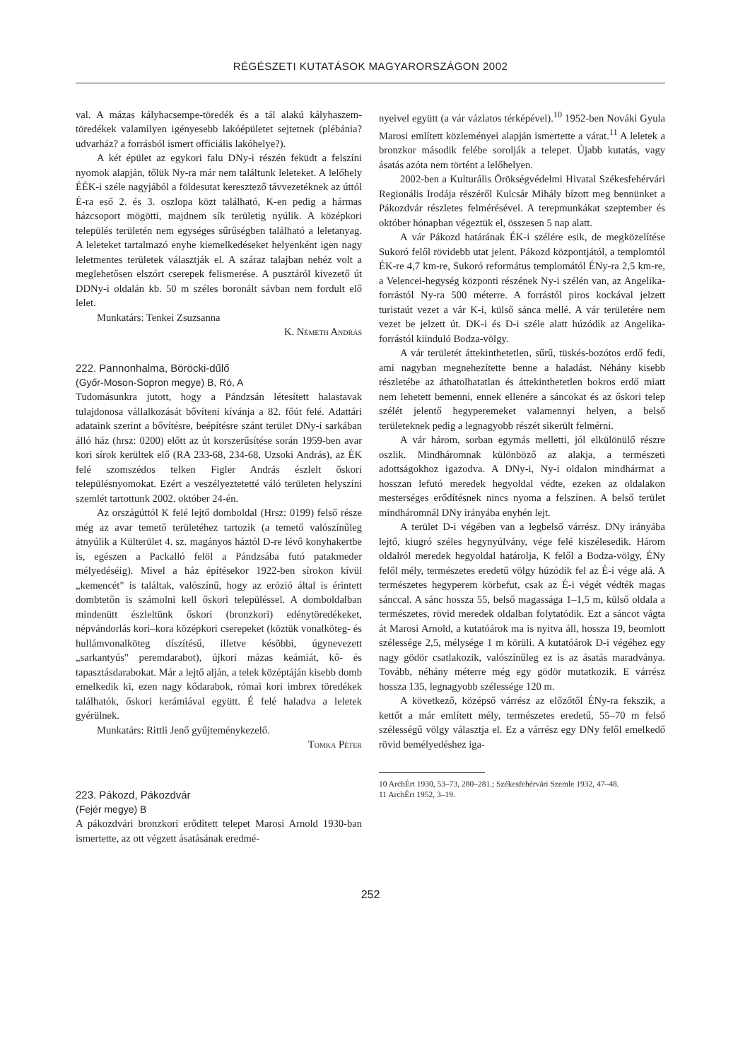RÉGÉSZETI KUTATÁSOK MAGYARORSZÁGON 2002
val. A mázas kályhacsempe-töredék és a tál alakú kályhaszem-töredékek valamilyen igényesebb lakóépületet sejtetnek (plébánia? udvarház? a forrásból ismert officiális lakóhelye?).
A két épület az egykori falu DNy-i részén feküdt a felszíni nyomok alapján, tőlük Ny-ra már nem találtunk leleteket. A lelőhely ÉÉK-i széle nagyjából a földesutat keresztező távvezetéknek az úttól É-ra eső 2. és 3. oszlopa közt található, K-en pedig a hármas házcsoport mögötti, majdnem sík területig nyúlik. A középkori település területén nem egységes sűrűségben található a leletanyag. A leleteket tartalmazó enyhe kiemelkedéseket helyenként igen nagy leletmentes területek választják el. A száraz talajban nehéz volt a meglehetősen elszórt cserepek felismerése. A pusztáról kivezető út DDNy-i oldalán kb. 50 m széles boronált sávban nem fordult elő lelet.
Munkatárs: Tenkei Zsuzsanna
K. Németh András
222. Pannonhalma, Böröcki-dűlő
(Győr-Moson-Sopron megye) B, Ró, A
Tudomásunkra jutott, hogy a Pándzsán létesített halastavak tulajdonosa vállalkozását bővíteni kívánja a 82. főút felé. Adattári adataink szerint a bővítésre, beépítésre szánt terület DNy-i sarkában álló ház (hrsz: 0200) előtt az út korszerűsítése során 1959-ben avar kori sírok kerültek elő (RA 233-68, 234-68, Uzsoki András), az ÉK felé szomszédos telken Figler András észlelt őskori településnyomokat. Ezért a veszélyeztetetté váló területen helyszíni szemlét tartottunk 2002. október 24-én.
Az országúttól K felé lejtő domboldal (Hrsz: 0199) felső része még az avar temető területéhez tartozik (a temető valószínűleg átnyúlik a Külterület 4. sz. magányos háztól D-re lévő konyhakertbe is, egészen a Packalló felöl a Pándzsába futó patakmeder mélyedéséig). Mivel a ház építésekor 1922-ben sírokon kívül „kemencét" is találtak, valószínű, hogy az erózió által is érintett dombtetőn is számolni kell őskori településsel. A domboldalban mindenütt észleltünk őskori (bronzkori) edénytöredékeket, népvándorlás kori–kora középkori cserepeket (köztük vonalköteg- és hullámvonalköteg díszítésű, illetve késõbbi, úgynevezett „sarkantyús" peremdarabot), újkori mázas keámiát, kő- és tapasztásdarabokat. Már a lejtő alján, a telek középtáján kisebb domb emelkedik ki, ezen nagy kődarabok, római kori imbrex töredékek találhatók, őskori kerámiával együtt. É felé haladva a leletek gyérülnek.
Munkatárs: Rittli Jenő gyűjteménykezelő.
Tomka Péter
223. Pákozd, Pákozdvár
(Fejér megye) B
A pákozdvári bronzkori erődített telepet Marosi Arnold 1930-ban ismertette, az ott végzett ásatásának eredmé-
nyeivel együtt (a vár vázlatos térképével).<sup>10</sup> 1952-ben Nováki Gyula Marosi említett közleményei alapján ismertette a várat.<sup>11</sup> A leletek a bronzkor második felébe sorolják a telepet. Újabb kutatás, vagy ásatás azóta nem történt a lelőhelyen.
2002-ben a Kulturális Örökségvédelmi Hivatal Székesfehérvári Regionális Irodája részéről Kulcsár Mihály bízott meg bennünket a Pákozdvár részletes felmérésével. A terepmunkákat szeptember és október hónapban végeztük el, összesen 5 nap alatt.
A vár Pákozd határának ÉK-i szélére esik, de megközelítése Sukoró felől rövidebb utat jelent. Pákozd központjától, a templomtól ÉK-re 4,7 km-re, Sukoró református templomától ÉNy-ra 2,5 km-re, a Velencei-hegység központi részének Ny-i szélén van, az Angelika-forrástól Ny-ra 500 méterre. A forrástól piros kockával jelzett turistaút vezet a vár K-i, külső sánca mellé. A vár területére nem vezet be jelzett út. DK-i és D-i széle alatt húzódik az Angelika-forrástól kiinduló Bodza-völgy.
A vár területét áttekinthetetlen, sűrű, tüskés-bozótos erdő fedi, ami nagyban megnehezítette benne a haladást. Néhány kisebb részletébe az áthatolhatatlan és áttekinthetetlen bokros erdő miatt nem lehetett bemenni, ennek ellenére a sáncokat és az őskori telep szélét jelentő hegyperemeket valamennyi helyen, a belső területeknek pedig a legnagyobb részét sikerült felmérni.
A vár három, sorban egymás melletti, jól elkülönülő részre oszlik. Mindháromnak különböző az alakja, a természeti adottságokhoz igazodva. A DNy-i, Ny-i oldalon mindhármat a hosszan lefutó meredek hegyoldal védte, ezeken az oldalakon mesterséges erődítésnek nincs nyoma a felszínen. A belső terület mindháromnál DNy irányába enyhén lejt.
A terület D-i végében van a legbelső várrész. DNy irányába lejtő, kiugró széles hegynyúlvány, vége felé kiszélesedik. Három oldalról meredek hegyoldal határolja, K felől a Bodza-völgy, ÉNy felől mély, természetes eredetű völgy húzódik fel az É-i vége alá. A természetes hegyperem körbefut, csak az É-i végét védték magas sánccal. A sánc hossza 55, belső magassága 1–1,5 m, külső oldala a természetes, rövid meredek oldalban folytatódik. Ezt a sáncot vágta át Marosi Arnold, a kutatóárok ma is nyitva áll, hossza 19, beomlott szélessége 2,5, mélysége 1 m körüli. A kutatóárok D-i végéhez egy nagy gödör csatlakozik, valószínűleg ez is az ásatás maradványa. Tovább, néhány méterre még egy gödör mutatkozik. E várrész hossza 135, legnagyobb szélessége 120 m.
A következő, középső várrész az előzőtől ÉNy-ra fekszik, a kettőt a már említett mély, természetes eredetű, 55–70 m felső szélességű völgy választja el. Ez a várrész egy DNy felől emelkedő rövid bemélyedéshez iga-
10 ArchÉrt 1930, 53–73, 280–281.; Székesfehérvári Szemle 1932, 47–48.
11 ArchÉrt 1952, 3–19.
252